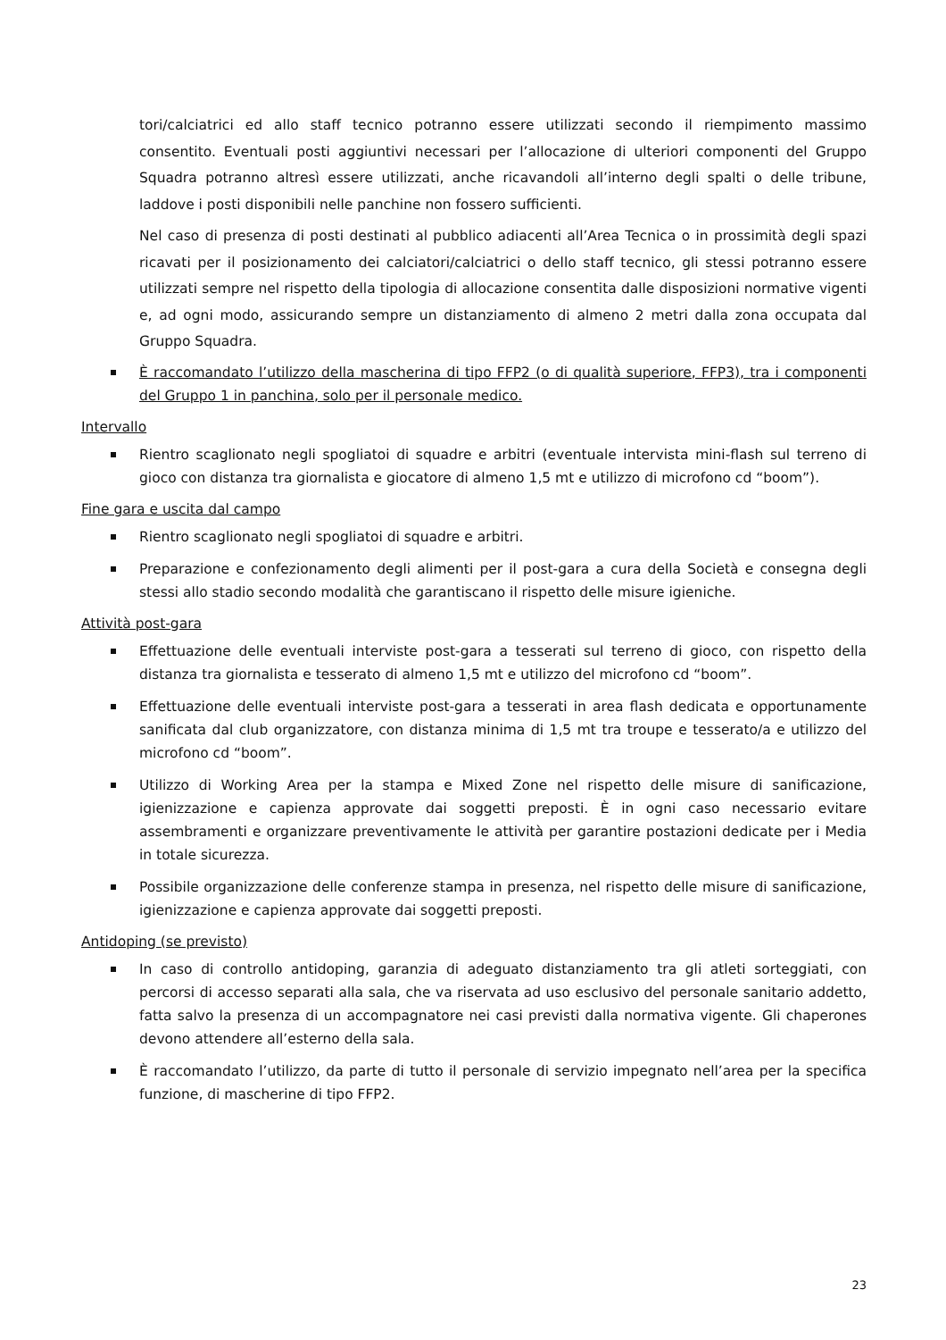tori/calciatrici ed allo staff tecnico potranno essere utilizzati secondo il riempimento massimo consentito. Eventuali posti aggiuntivi necessari per l’allocazione di ulteriori componenti del Gruppo Squadra potranno altresì essere utilizzati, anche ricavandoli all’interno degli spalti o delle tribune, laddove i posti disponibili nelle panchine non fossero sufficienti.
Nel caso di presenza di posti destinati al pubblico adiacenti all’Area Tecnica o in prossimità degli spazi ricavati per il posizionamento dei calciatori/calciatrici o dello staff tecnico, gli stessi potranno essere utilizzati sempre nel rispetto della tipologia di allocazione consentita dalle disposizioni normative vigenti e, ad ogni modo, assicurando sempre un distanziamento di almeno 2 metri dalla zona occupata dal Gruppo Squadra.
È raccomandato l’utilizzo della mascherina di tipo FFP2 (o di qualità superiore, FFP3), tra i componenti del Gruppo 1 in panchina, solo per il personale medico.
Intervallo
Rientro scaglionato negli spogliatoi di squadre e arbitri (eventuale intervista mini-flash sul terreno di gioco con distanza tra giornalista e giocatore di almeno 1,5 mt e utilizzo di microfono cd “boom”).
Fine gara e uscita dal campo
Rientro scaglionato negli spogliatoi di squadre e arbitri.
Preparazione e confezionamento degli alimenti per il post-gara a cura della Società e consegna degli stessi allo stadio secondo modalità che garantiscano il rispetto delle misure igieniche.
Attività post-gara
Effettuazione delle eventuali interviste post-gara a tesserati sul terreno di gioco, con rispetto della distanza tra giornalista e tesserato di almeno 1,5 mt e utilizzo del microfono cd “boom”.
Effettuazione delle eventuali interviste post-gara a tesserati in area flash dedicata e opportunamente sanificata dal club organizzatore, con distanza minima di 1,5 mt tra troupe e tesserato/a e utilizzo del microfono cd “boom”.
Utilizzo di Working Area per la stampa e Mixed Zone nel rispetto delle misure di sanificazione, igienizzazione e capienza approvate dai soggetti preposti. È in ogni caso necessario evitare assembramenti e organizzare preventivamente le attività per garantire postazioni dedicate per i Media in totale sicurezza.
Possibile organizzazione delle conferenze stampa in presenza, nel rispetto delle misure di sanificazione, igienizzazione e capienza approvate dai soggetti preposti.
Antidoping (se previsto)
In caso di controllo antidoping, garanzia di adeguato distanziamento tra gli atleti sorteggiati, con percorsi di accesso separati alla sala, che va riservata ad uso esclusivo del personale sanitario addetto, fatta salvo la presenza di un accompagnatore nei casi previsti dalla normativa vigente. Gli chaperones devono attendere all’esterno della sala.
È raccomandato l’utilizzo, da parte di tutto il personale di servizio impegnato nell’area per la specifica funzione, di mascherine di tipo FFP2.
23